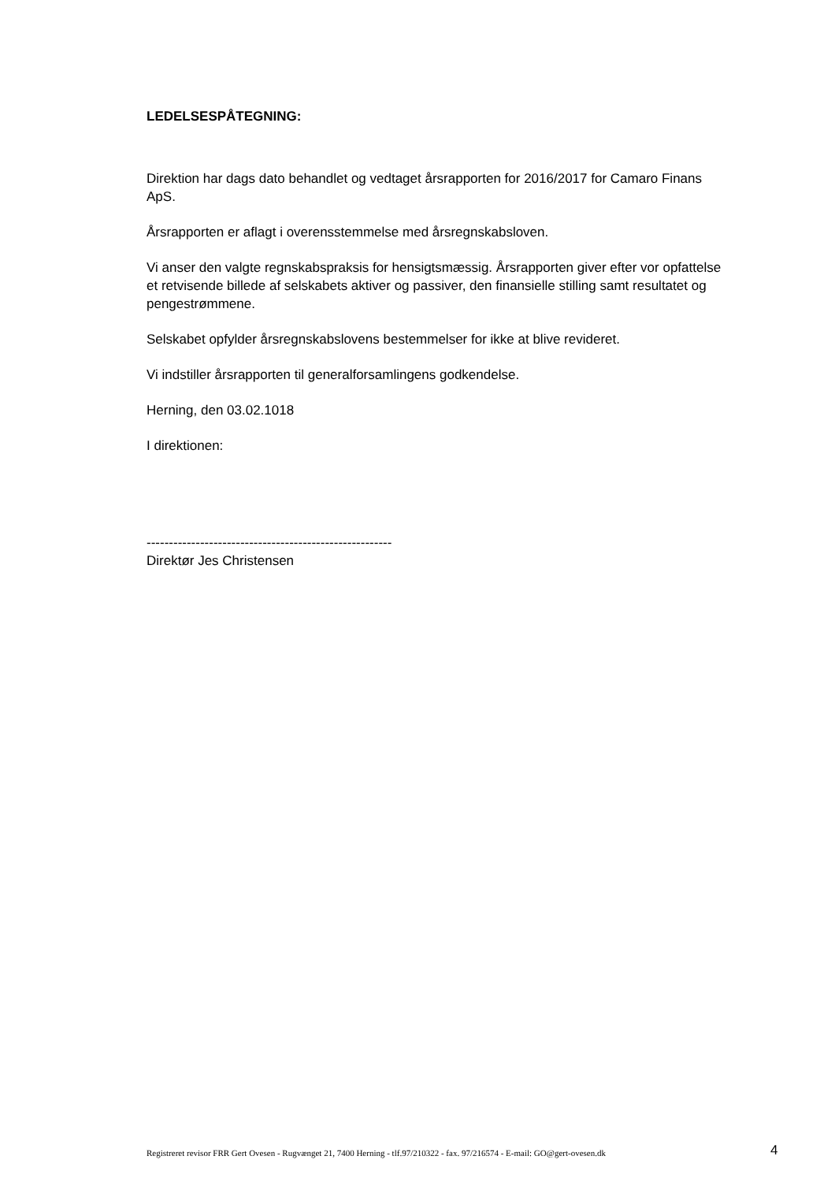LEDELSESPÅTEGNING:
Direktion har dags dato behandlet og vedtaget årsrapporten for 2016/2017 for Camaro Finans ApS.
Årsrapporten er aflagt i overensstemmelse med årsregnskabsloven.
Vi anser den valgte regnskabspraksis for hensigtsmæssig. Årsrapporten giver efter vor opfattelse et retvisende billede af selskabets aktiver og passiver, den finansielle stilling samt resultatet og pengestrømmene.
Selskabet opfylder årsregnskabslovens bestemmelser for ikke at blive revideret.
Vi indstiller årsrapporten til generalforsamlingens godkendelse.
Herning, den 03.02.1018
I direktionen:
-------------------------------------------------------
Direktør Jes Christensen
Registreret revisor FRR Gert Ovesen - Rugvænget 21, 7400 Herning - tlf.97/210322 - fax. 97/216574 - E-mail: GO@gert-ovesen.dk
4